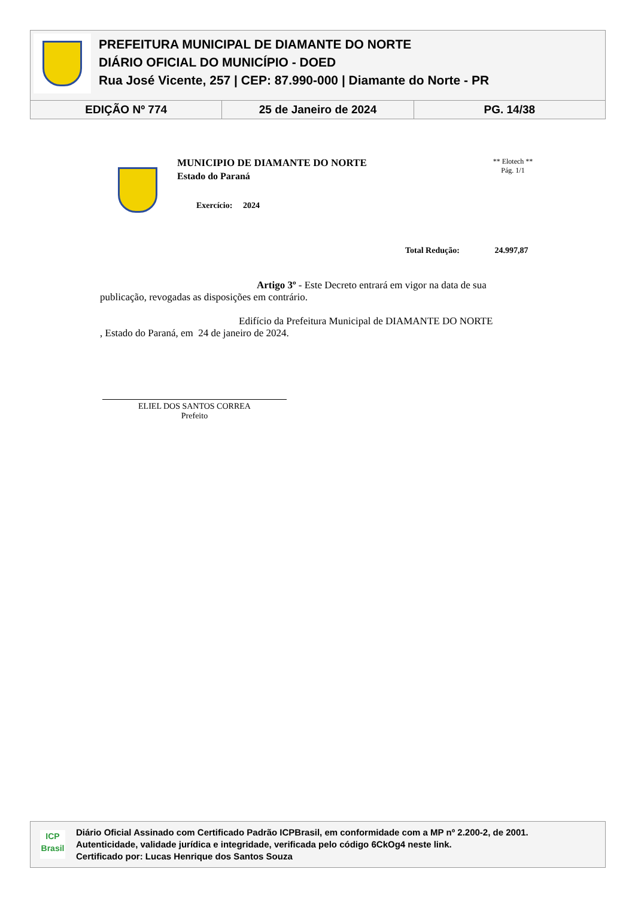PREFEITURA MUNICIPAL DE DIAMANTE DO NORTE
DIÁRIO OFICIAL DO MUNICÍPIO - DOED
Rua José Vicente, 257 | CEP: 87.990-000 | Diamante do Norte - PR
EDIÇÃO Nº 774 25 de Janeiro de 2024 PG. 14/38
MUNICIPIO DE DIAMANTE DO NORTE
Estado do Paraná
Exercício: 2024
** Elotech **
Pág. 1/1
Total Redução: 24.997,87
Artigo 3º - Este Decreto entrará em vigor na data de sua
publicação, revogadas as disposições em contrário.
Edifício da Prefeitura Municipal de DIAMANTE DO NORTE
, Estado do Paraná, em 24 de janeiro de 2024.
ELIEL DOS SANTOS CORREA
Prefeito
ICP
Brasil
Diário Oficial Assinado com Certificado Padrão ICPBrasil, em conformidade com a MP nº 2.200-2, de 2001.
Autenticidade, validade jurídica e integridade, verificada pelo código 6CkOg4 neste link.
Certificado por: Lucas Henrique dos Santos Souza